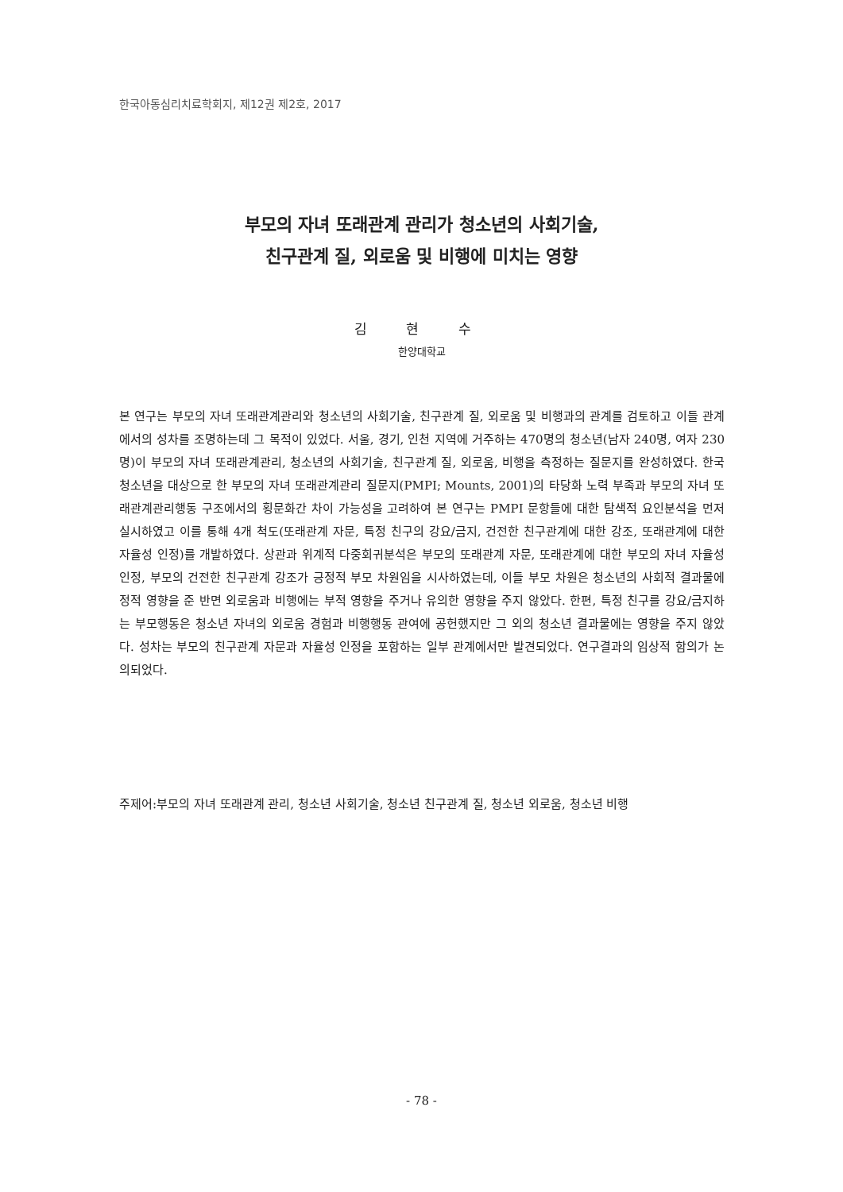한국아동심리치료학회지, 제12권 제2호, 2017
부모의 자녀 또래관계 관리가 청소년의 사회기술,
친구관계 질, 외로움 및 비행에 미치는 영향
김 현 수
한양대학교
본 연구는 부모의 자녀 또래관계관리와 청소년의 사회기술, 친구관계 질, 외로움 및 비행과의 관계를 검토하고 이들 관계에서의 성차를 조명하는데 그 목적이 있었다. 서울, 경기, 인천 지역에 거주하는 470명의 청소년(남자 240명, 여자 230명)이 부모의 자녀 또래관계관리, 청소년의 사회기술, 친구관계 질, 외로움, 비행을 측정하는 질문지를 완성하였다. 한국청소년을 대상으로 한 부모의 자녀 또래관계관리 질문지(PMPI; Mounts, 2001)의 타당화 노력 부족과 부모의 자녀 또래관계관리행동 구조에서의 횡문화간 차이 가능성을 고려하여 본 연구는 PMPI 문항들에 대한 탐색적 요인분석을 먼저 실시하였고 이를 통해 4개 척도(또래관계 자문, 특정 친구의 강요/금지, 건전한 친구관계에 대한 강조, 또래관계에 대한 자율성 인정)를 개발하였다. 상관과 위계적 다중회귀분석은 부모의 또래관계 자문, 또래관계에 대한 부모의 자녀 자율성 인정, 부모의 건전한 친구관계 강조가 긍정적 부모 차원임을 시사하였는데, 이들 부모 차원은 청소년의 사회적 결과물에 정적 영향을 준 반면 외로움과 비행에는 부적 영향을 주거나 유의한 영향을 주지 않았다. 한편, 특정 친구를 강요/금지하는 부모행동은 청소년 자녀의 외로움 경험과 비행행동 관여에 공헌했지만 그 외의 청소년 결과물에는 영향을 주지 않았다. 성차는 부모의 친구관계 자문과 자율성 인정을 포함하는 일부 관계에서만 발견되었다. 연구결과의 임상적 함의가 논의되었다.
주제어: 부모의 자녀 또래관계 관리, 청소년 사회기술, 청소년 친구관계 질, 청소년 외로움, 청소년 비행
- 78 -